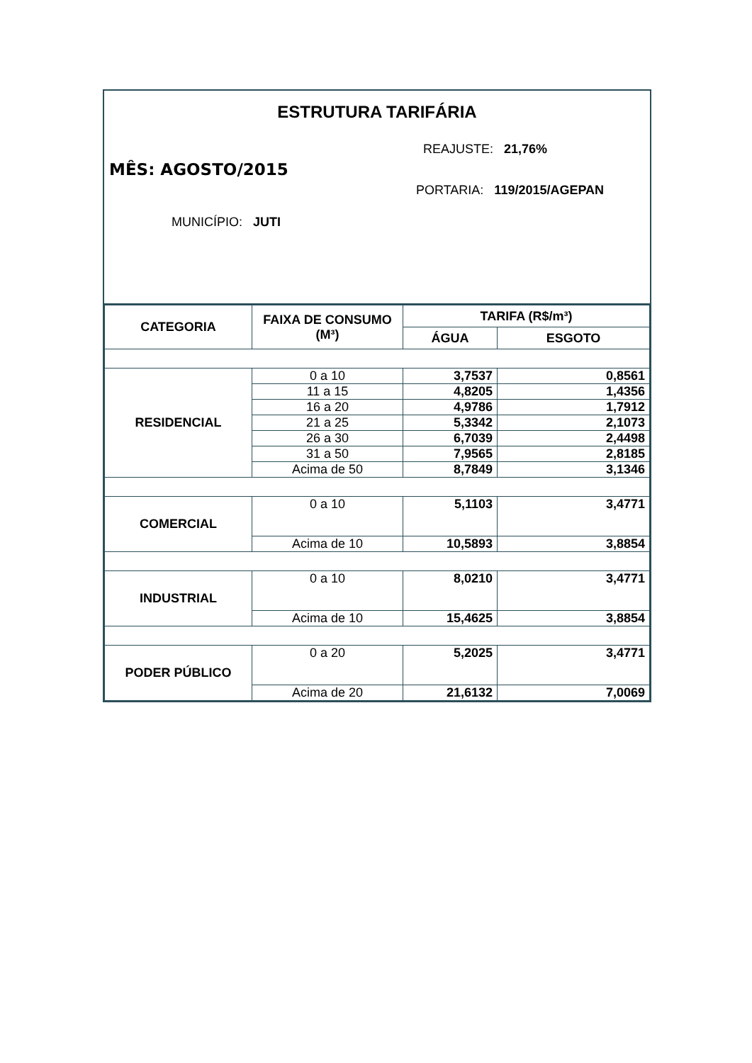ESTRUTURA TARIFÁRIA
REAJUSTE: 21,76%
MÊS: AGOSTO/2015
PORTARIA: 119/2015/AGEPAN
MUNICÍPIO: JUTI
| CATEGORIA | FAIXA DE CONSUMO (M³) | TARIFA (R$/m³) | |
| --- | --- | --- | --- |
| | | ÁGUA | ESGOTO |
| RESIDENCIAL | 0 a 10 | 3,7537 | 0,8561 |
| | 11 a 15 | 4,8205 | 1,4356 |
| | 16 a 20 | 4,9786 | 1,7912 |
| | 21 a 25 | 5,3342 | 2,1073 |
| | 26 a 30 | 6,7039 | 2,4498 |
| | 31 a 50 | 7,9565 | 2,8185 |
| | Acima de 50 | 8,7849 | 3,1346 |
| COMERCIAL | 0 a 10 | 5,1103 | 3,4771 |
| | Acima de 10 | 10,5893 | 3,8854 |
| INDUSTRIAL | 0 a 10 | 8,0210 | 3,4771 |
| | Acima de 10 | 15,4625 | 3,8854 |
| PODER PÚBLICO | 0 a 20 | 5,2025 | 3,4771 |
| | Acima de 20 | 21,6132 | 7,0069 |